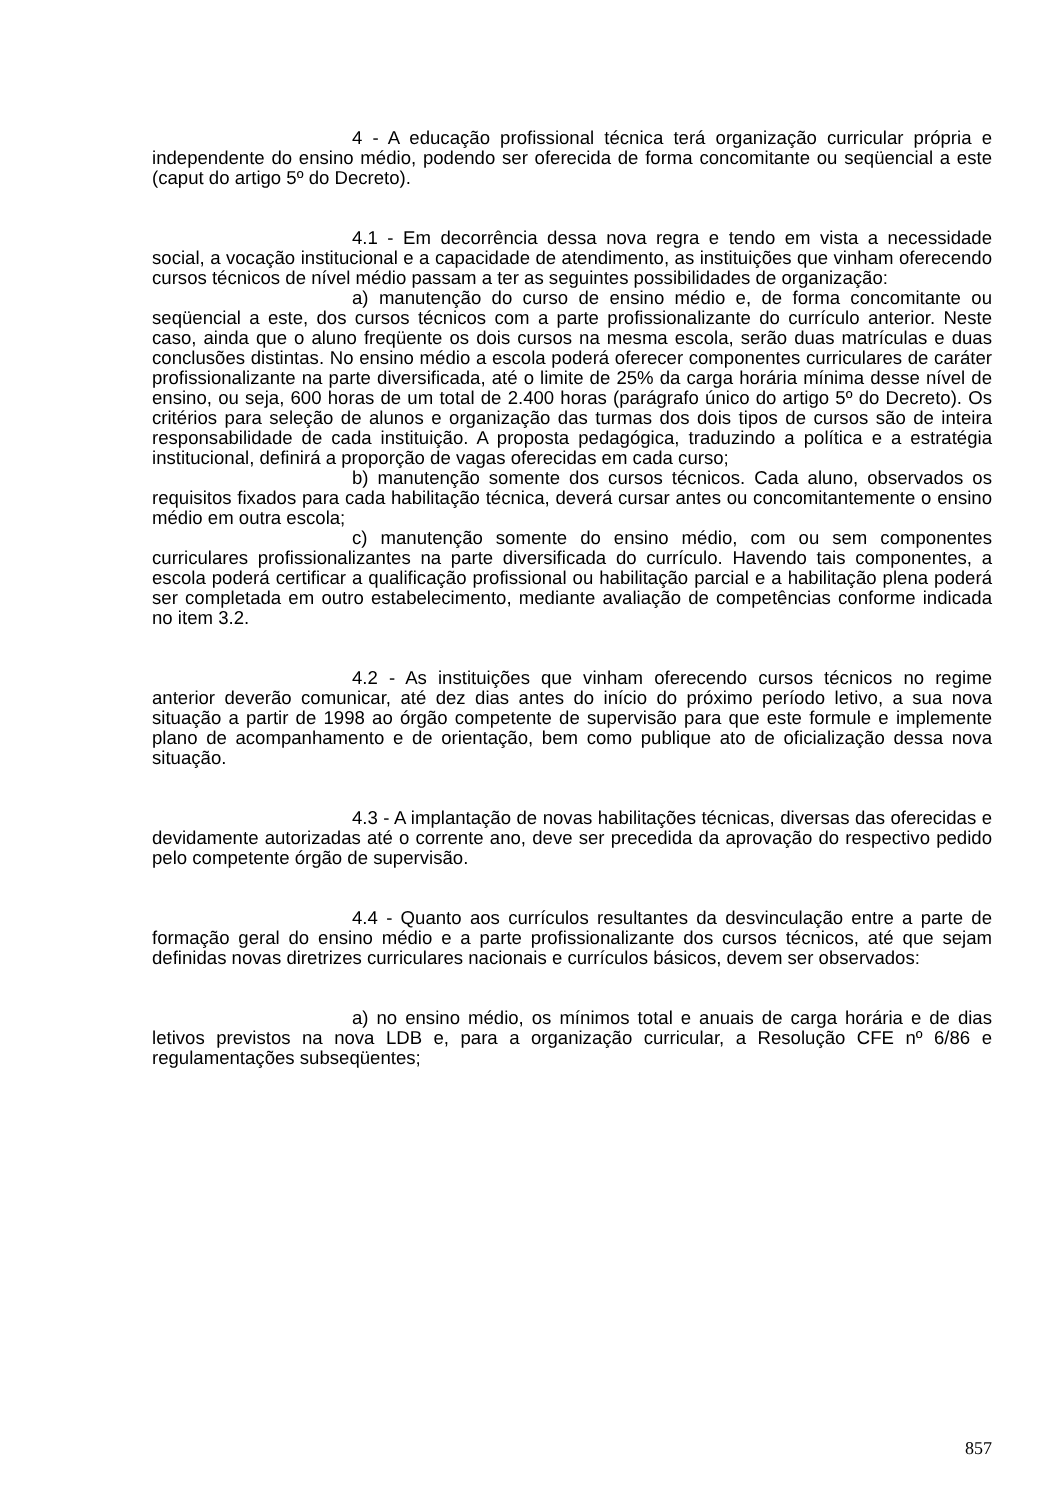4 - A educação profissional técnica terá organização curricular própria e independente do ensino médio, podendo ser oferecida de forma concomitante ou seqüencial a este (caput do artigo 5º do Decreto).
4.1 - Em decorrência dessa nova regra e tendo em vista a necessidade social, a vocação institucional e a capacidade de atendimento, as instituições que vinham oferecendo cursos técnicos de nível médio passam a ter as seguintes possibilidades de organização:
a) manutenção do curso de ensino médio e, de forma concomitante ou seqüencial a este, dos cursos técnicos com a parte profissionalizante do currículo anterior. Neste caso, ainda que o aluno freqüente os dois cursos na mesma escola, serão duas matrículas e duas conclusões distintas. No ensino médio a escola poderá oferecer componentes curriculares de caráter profissionalizante na parte diversificada, até o limite de 25% da carga horária mínima desse nível de ensino, ou seja, 600 horas de um total de 2.400 horas (parágrafo único do artigo 5º do Decreto). Os critérios para seleção de alunos e organização das turmas dos dois tipos de cursos são de inteira responsabilidade de cada instituição. A proposta pedagógica, traduzindo a política e a estratégia institucional, definirá a proporção de vagas oferecidas em cada curso;
b) manutenção somente dos cursos técnicos. Cada aluno, observados os requisitos fixados para cada habilitação técnica, deverá cursar antes ou concomitantemente o ensino médio em outra escola;
c) manutenção somente do ensino médio, com ou sem componentes curriculares profissionalizantes na parte diversificada do currículo. Havendo tais componentes, a escola poderá certificar a qualificação profissional ou habilitação parcial e a habilitação plena poderá ser completada em outro estabelecimento, mediante avaliação de competências conforme indicada no item 3.2.
4.2 - As instituições que vinham oferecendo cursos técnicos no regime anterior deverão comunicar, até dez dias antes do início do próximo período letivo, a sua nova situação a partir de 1998 ao órgão competente de supervisão para que este formule e implemente plano de acompanhamento e de orientação, bem como publique ato de oficialização dessa nova situação.
4.3 - A implantação de novas habilitações técnicas, diversas das oferecidas e devidamente autorizadas até o corrente ano, deve ser precedida da aprovação do respectivo pedido pelo competente órgão de supervisão.
4.4 - Quanto aos currículos resultantes da desvinculação entre a parte de formação geral do ensino médio e a parte profissionalizante dos cursos técnicos, até que sejam definidas novas diretrizes curriculares nacionais e currículos básicos, devem ser observados:
a) no ensino médio, os mínimos total e anuais de carga horária e de dias letivos previstos na nova LDB e, para a organização curricular, a Resolução CFE nº 6/86 e regulamentações subseqüentes;
857